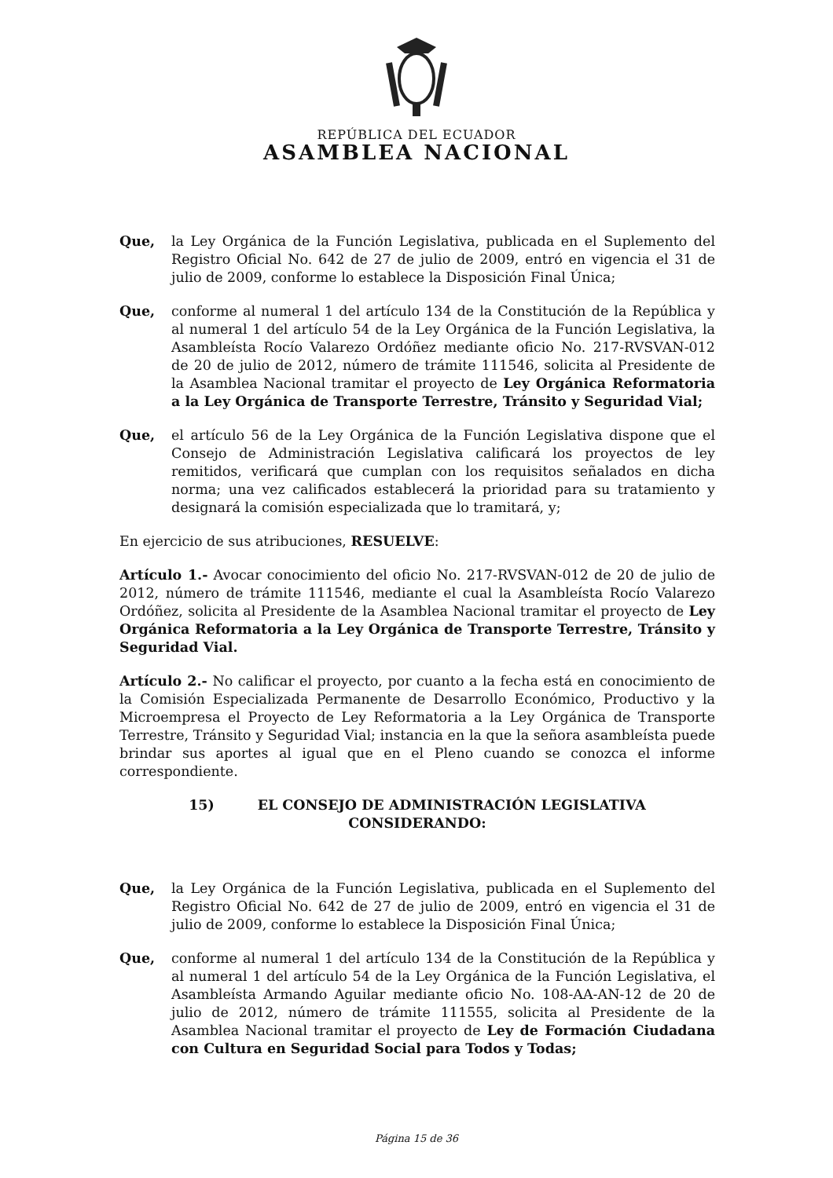REPÚBLICA DEL ECUADOR
ASAMBLEA NACIONAL
Que, la Ley Orgánica de la Función Legislativa, publicada en el Suplemento del Registro Oficial No. 642 de 27 de julio de 2009, entró en vigencia el 31 de julio de 2009, conforme lo establece la Disposición Final Única;
Que, conforme al numeral 1 del artículo 134 de la Constitución de la República y al numeral 1 del artículo 54 de la Ley Orgánica de la Función Legislativa, la Asambleísta Rocío Valarezo Ordóñez mediante oficio No. 217-RVSVAN-012 de 20 de julio de 2012, número de trámite 111546, solicita al Presidente de la Asamblea Nacional tramitar el proyecto de Ley Orgánica Reformatoria a la Ley Orgánica de Transporte Terrestre, Tránsito y Seguridad Vial;
Que, el artículo 56 de la Ley Orgánica de la Función Legislativa dispone que el Consejo de Administración Legislativa calificará los proyectos de ley remitidos, verificará que cumplan con los requisitos señalados en dicha norma; una vez calificados establecerá la prioridad para su tratamiento y designará la comisión especializada que lo tramitará, y;
En ejercicio de sus atribuciones, RESUELVE:
Artículo 1.- Avocar conocimiento del oficio No. 217-RVSVAN-012 de 20 de julio de 2012, número de trámite 111546, mediante el cual la Asambleísta Rocío Valarezo Ordóñez, solicita al Presidente de la Asamblea Nacional tramitar el proyecto de Ley Orgánica Reformatoria a la Ley Orgánica de Transporte Terrestre, Tránsito y Seguridad Vial.
Artículo 2.- No calificar el proyecto, por cuanto a la fecha está en conocimiento de la Comisión Especializada Permanente de Desarrollo Económico, Productivo y la Microempresa el Proyecto de Ley Reformatoria a la Ley Orgánica de Transporte Terrestre, Tránsito y Seguridad Vial; instancia en la que la señora asambleísta puede brindar sus aportes al igual que en el Pleno cuando se conozca el informe correspondiente.
15) EL CONSEJO DE ADMINISTRACIÓN LEGISLATIVA
CONSIDERANDO:
Que, la Ley Orgánica de la Función Legislativa, publicada en el Suplemento del Registro Oficial No. 642 de 27 de julio de 2009, entró en vigencia el 31 de julio de 2009, conforme lo establece la Disposición Final Única;
Que, conforme al numeral 1 del artículo 134 de la Constitución de la República y al numeral 1 del artículo 54 de la Ley Orgánica de la Función Legislativa, el Asambleísta Armando Aguilar mediante oficio No. 108-AA-AN-12 de 20 de julio de 2012, número de trámite 111555, solicita al Presidente de la Asamblea Nacional tramitar el proyecto de Ley de Formación Ciudadana con Cultura en Seguridad Social para Todos y Todas;
Página 15 de 36